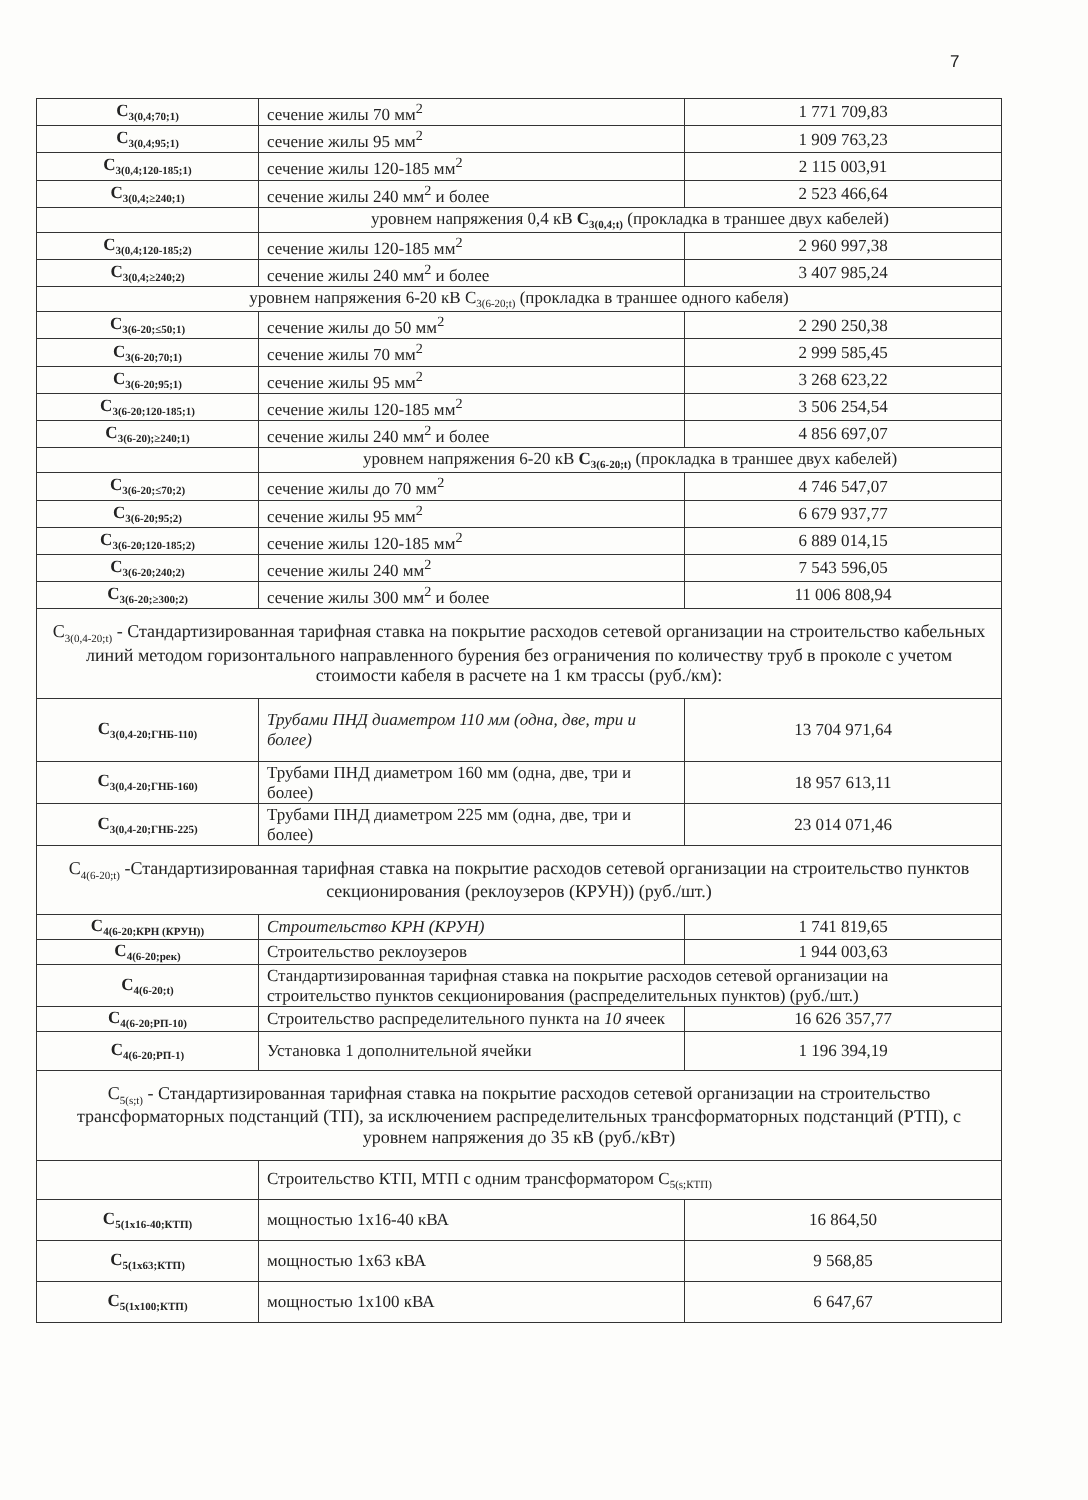7
| C<sub>3(0,4;70;1)</sub> | сечение жилы 70 мм<sup>2</sup> | 1 771 709,83 |
| C<sub>3(0,4;95;1)</sub> | сечение жилы 95 мм<sup>2</sup> | 1 909 763,23 |
| C<sub>3(0,4;120-185;1)</sub> | сечение жилы 120-185 мм<sup>2</sup> | 2 115 003,91 |
| C<sub>3(0,4;≥240;1)</sub> | сечение жилы 240 мм<sup>2</sup> и более | 2 523 466,64 |
| | уровнем напряжения 0,4 кВ C<sub>3(0,4;t)</sub> (прокладка в траншее двух кабелей) | |
| C<sub>3(0,4;120-185;2)</sub> | сечение жилы 120-185 мм<sup>2</sup> | 2 960 997,38 |
| C<sub>3(0,4;≥240;2)</sub> | сечение жилы 240 мм<sup>2</sup> и более | 3 407 985,24 |
| уровнем напряжения 6-20 кВ C<sub>3(6-20;t)</sub> (прокладка в траншее одного кабеля) | | |
| C<sub>3(6-20;≤50;1)</sub> | сечение жилы до 50 мм<sup>2</sup> | 2 290 250,38 |
| C<sub>3(6-20;70;1)</sub> | сечение жилы 70 мм<sup>2</sup> | 2 999 585,45 |
| C<sub>3(6-20;95;1)</sub> | сечение жилы 95 мм<sup>2</sup> | 3 268 623,22 |
| C<sub>3(6-20;120-185;1)</sub> | сечение жилы 120-185 мм<sup>2</sup> | 3 506 254,54 |
| C<sub>3(6-20);≥240;1)</sub> | сечение жилы 240 мм<sup>2</sup> и более | 4 856 697,07 |
| | уровнем напряжения 6-20 кВ C<sub>3(6-20;t)</sub> (прокладка в траншее двух кабелей) | |
| C<sub>3(6-20;≤70;2)</sub> | сечение жилы до 70 мм<sup>2</sup> | 4 746 547,07 |
| C<sub>3(6-20;95;2)</sub> | сечение жилы 95 мм<sup>2</sup> | 6 679 937,77 |
| C<sub>3(6-20;120-185;2)</sub> | сечение жилы 120-185 мм<sup>2</sup> | 6 889 014,15 |
| C<sub>3(6-20;240;2)</sub> | сечение жилы 240 мм<sup>2</sup> | 7 543 596,05 |
| C<sub>3(6-20;≥300;2)</sub> | сечение жилы 300 мм<sup>2</sup> и более | 11 006 808,94 |
| C<sub>3(0,4-20;t)</sub> - Стандартизированная тарифная ставка на покрытие расходов сетевой организации на строительство кабельных линий методом горизонтального направленного бурения без ограничения по количеству труб в проколе с учетом стоимости кабеля в расчете на 1 км трассы (руб./км): | | |
| C<sub>3(0,4-20;ГНБ-110)</sub> | Трубами ПНД диаметром 110 мм (одна, две, три и более) | 13 704 971,64 |
| C<sub>3(0,4-20;ГНБ-160)</sub> | Трубами ПНД диаметром 160 мм (одна, две, три и более) | 18 957 613,11 |
| C<sub>3(0,4-20;ГНБ-225)</sub> | Трубами ПНД диаметром 225 мм (одна, две, три и более) | 23 014 071,46 |
| C<sub>4(6-20;t)</sub> -Стандартизированная тарифная ставка на покрытие расходов сетевой организации на строительство пунктов секционирования (реклоузеров (КРУН)) (руб./шт.) | | |
| C<sub>4(6-20;КРН (КРУН))</sub> | Строительство КРН (КРУН) | 1 741 819,65 |
| C<sub>4(6-20;рек)</sub> | Строительство реклоузеров | 1 944 003,63 |
| C<sub>4(6-20;t)</sub> | Стандартизированная тарифная ставка на покрытие расходов сетевой организации на строительство пунктов секционирования (распределительных пунктов) (руб./шт.) | |
| C<sub>4(6-20;РП-10)</sub> | Строительство распределительного пункта на 10 ячеек | 16 626 357,77 |
| C<sub>4(6-20;РП-1)</sub> | Установка 1 дополнительной ячейки | 1 196 394,19 |
| C<sub>5(s;t)</sub> - Стандартизированная тарифная ставка на покрытие расходов сетевой организации на строительство трансформаторных подстанций (ТП), за исключением распределительных трансформаторных подстанций (РТП), с уровнем напряжения до 35 кВ (руб./кВт) | | |
| | Строительство КТП, МТП с одним трансформатором C<sub>5(s;КТП)</sub> | |
| C<sub>5(1x16-40;КТП)</sub> | мощностью 1х16-40 кВА | 16 864,50 |
| C<sub>5(1x63;КТП)</sub> | мощностью 1х63 кВА | 9 568,85 |
| C<sub>5(1x100;КТП)</sub> | мощностью 1х100 кВА | 6 647,67 |